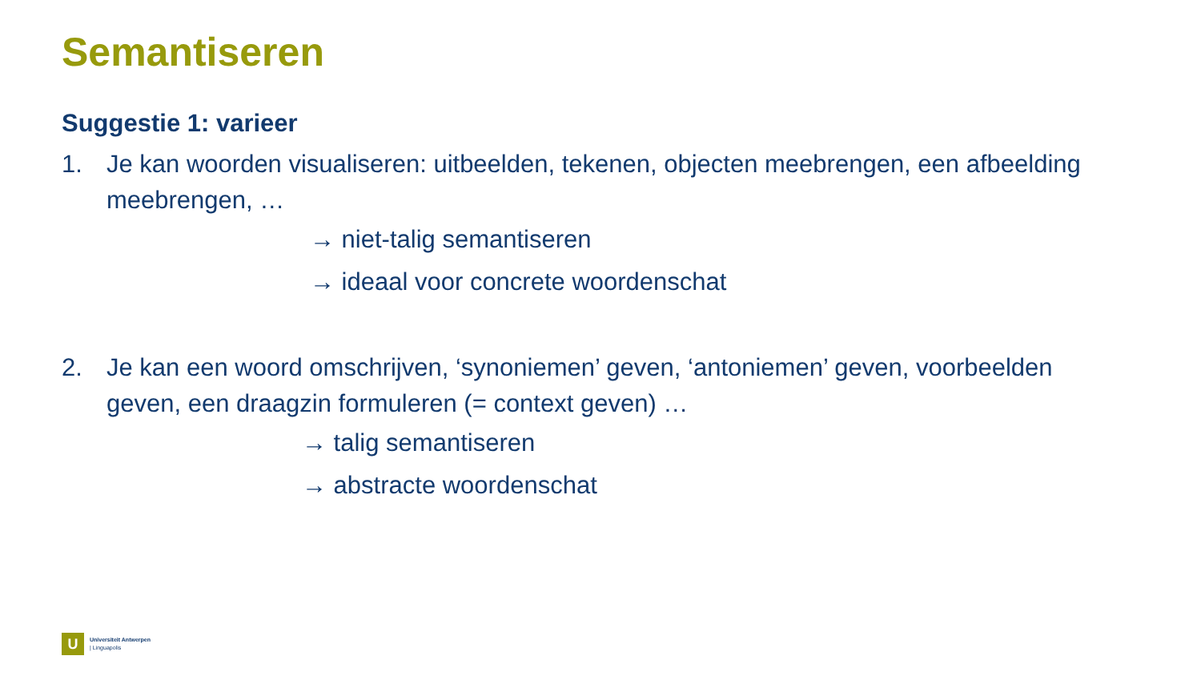Semantiseren
Suggestie 1: varieer
1. Je kan woorden visualiseren: uitbeelden, tekenen, objecten meebrengen, een afbeelding meebrengen, …
→ niet-talig semantiseren
→ ideaal voor concrete woordenschat
2. Je kan een woord omschrijven, ‘synoniemen’ geven, ‘antoniemen’ geven, voorbeelden geven, een draagzin formuleren (= context geven) …
→ talig semantiseren
→ abstracte woordenschat
U
Universiteit Antwerpen
| Linguapolis